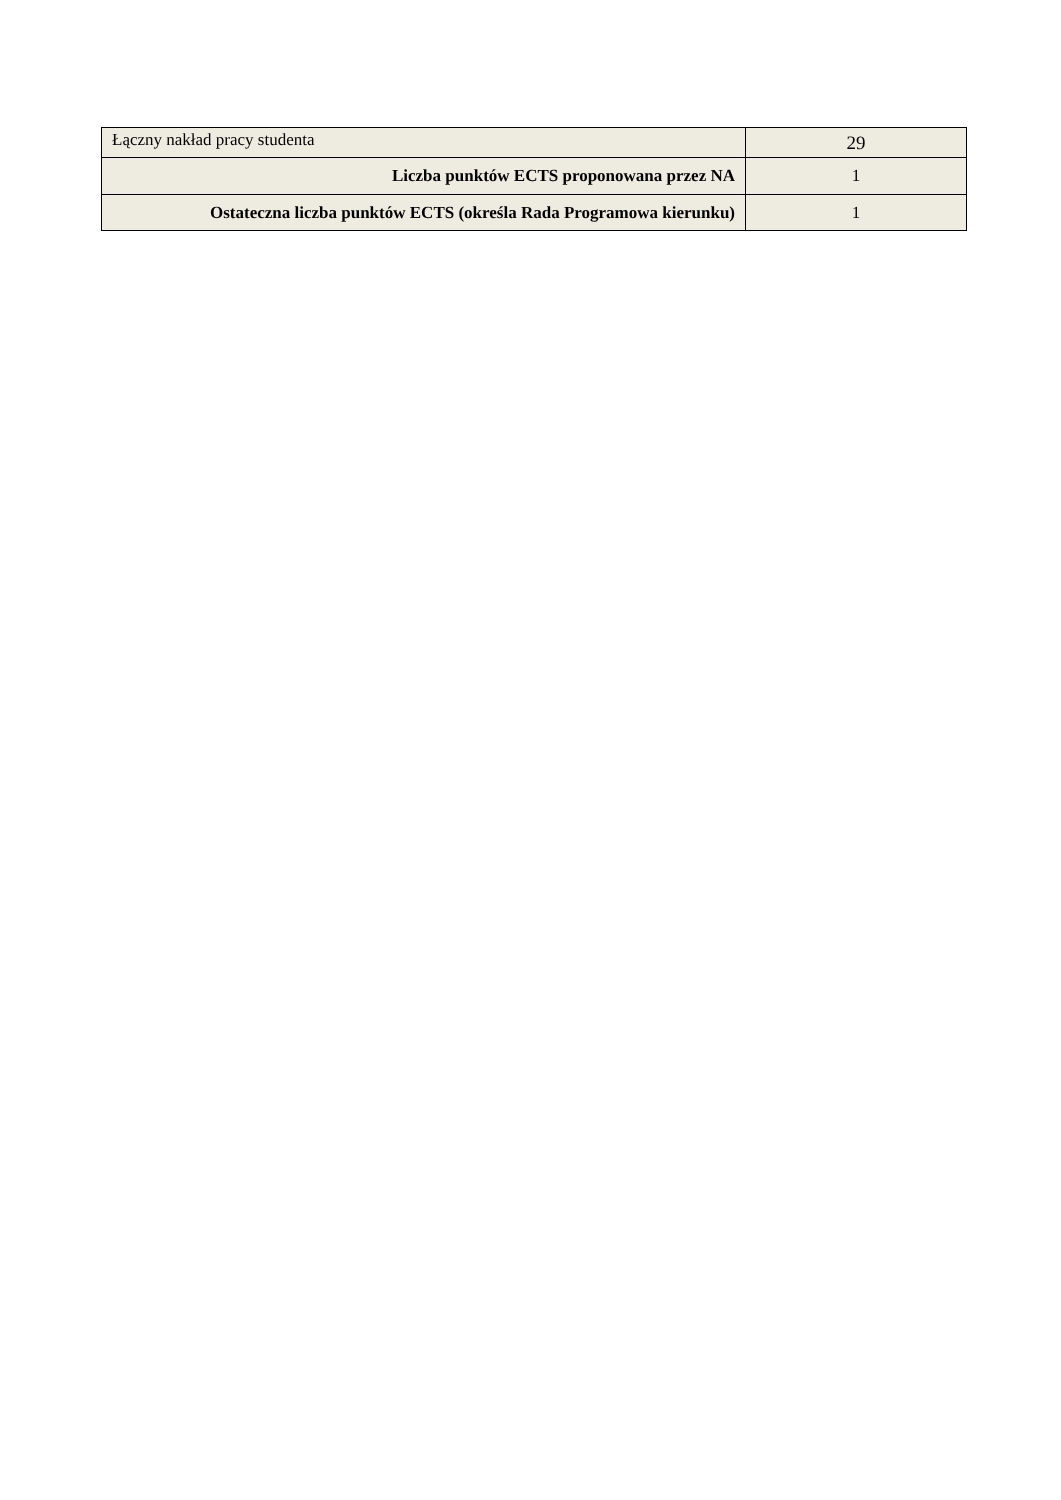| Łączny nakład pracy studenta | 29 |
| Liczba punktów ECTS proponowana przez NA | 1 |
| Ostateczna liczba punktów ECTS (określa Rada Programowa kierunku) | 1 |